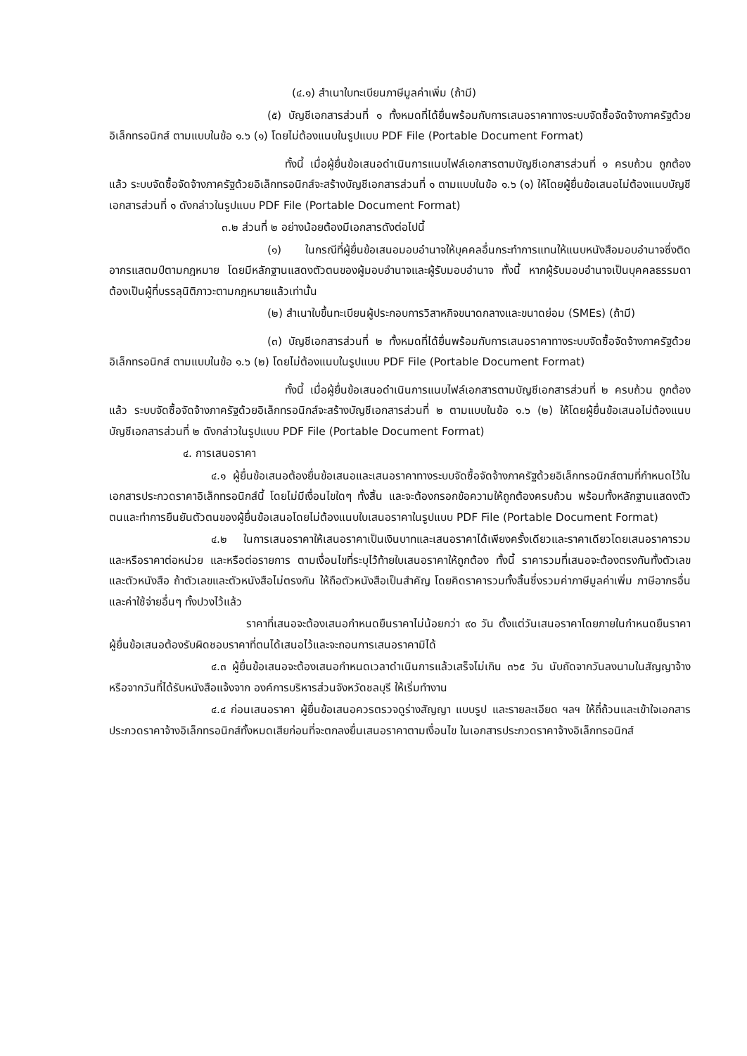(๔.๑) สำเนาใบทะเบียนภาษีมูลค่าเพิ่ม (ถ้ามี)
(๕) บัญชีเอกสารส่วนที่ ๑ ทั้งหมดที่ได้ยื่นพร้อมกับการเสนอราคาทางระบบจัดซื้อจัดจ้างภาครัฐด้วยอิเล็กทรอนิกส์ ตามแบบในข้อ ๑.๖ (๑) โดยไม่ต้องแนบในรูปแบบ PDF File (Portable Document Format)
ทั้งนี้ เมื่อผู้ยื่นข้อเสนอดำเนินการแนบไฟล์เอกสารตามบัญชีเอกสารส่วนที่ ๑ ครบถ้วน ถูกต้องแล้ว ระบบจัดซื้อจัดจ้างภาครัฐด้วยอิเล็กทรอนิกส์จะสร้างบัญชีเอกสารส่วนที่ ๑ ตามแบบในข้อ ๑.๖ (๑) ให้โดยผู้ยื่นข้อเสนอไม่ต้องแนบบัญชีเอกสารส่วนที่ ๑ ดังกล่าวในรูปแบบ PDF File (Portable Document Format)
๓.๒ ส่วนที่ ๒ อย่างน้อยต้องมีเอกสารดังต่อไปนี้
(๑) ในกรณีที่ผู้ยื่นข้อเสนอมอบอำนาจให้บุคคลอื่นกระทำการแทนให้แนบหนังสือมอบอำนาจซึ่งติดอากรแสตมป์ตามกฎหมาย โดยมีหลักฐานแสดงตัวตนของผู้มอบอำนาจและผู้รับมอบอำนาจ ทั้งนี้ หากผู้รับมอบอำนาจเป็นบุคคลธรรมดาต้องเป็นผู้ที่บรรลุนิติภาวะตามกฎหมายแล้วเท่านั้น
(๒) สำเนาใบขึ้นทะเบียนผู้ประกอบการวิสาหกิจขนาดกลางและขนาดย่อม (SMEs) (ถ้ามี)
(๓) บัญชีเอกสารส่วนที่ ๒ ทั้งหมดที่ได้ยื่นพร้อมกับการเสนอราคาทางระบบจัดซื้อจัดจ้างภาครัฐด้วยอิเล็กทรอนิกส์ ตามแบบในข้อ ๑.๖ (๒) โดยไม่ต้องแนบในรูปแบบ PDF File (Portable Document Format)
ทั้งนี้ เมื่อผู้ยื่นข้อเสนอดำเนินการแนบไฟล์เอกสารตามบัญชีเอกสารส่วนที่ ๒ ครบถ้วน ถูกต้องแล้ว ระบบจัดซื้อจัดจ้างภาครัฐด้วยอิเล็กทรอนิกส์จะสร้างบัญชีเอกสารส่วนที่ ๒ ตามแบบในข้อ ๑.๖ (๒) ให้โดยผู้ยื่นข้อเสนอไม่ต้องแนบบัญชีเอกสารส่วนที่ ๒ ดังกล่าวในรูปแบบ PDF File (Portable Document Format)
๔. การเสนอราคา
๔.๑ ผู้ยื่นข้อเสนอต้องยื่นข้อเสนอและเสนอราคาทางระบบจัดซื้อจัดจ้างภาครัฐด้วยอิเล็กทรอนิกส์ตามที่กำหนดไว้ในเอกสารประกวดราคาอิเล็กทรอนิกส์นี้ โดยไม่มีเงื่อนไขใดๆ ทั้งสิ้น และจะต้องกรอกข้อความให้ถูกต้องครบถ้วน พร้อมทั้งหลักฐานแสดงตัวตนและทำการยืนยันตัวตนของผู้ยื่นข้อเสนอโดยไม่ต้องแนบใบเสนอราคาในรูปแบบ PDF File (Portable Document Format)
๔.๒ ในการเสนอราคาให้เสนอราคาเป็นเงินบาทและเสนอราคาได้เพียงครั้งเดียวและราคาเดียวโดยเสนอราคารวม และหรือราคาต่อหน่วย และหรือต่อรายการ ตามเงื่อนไขที่ระบุไว้ท้ายใบเสนอราคาให้ถูกต้อง ทั้งนี้ ราคารวมที่เสนอจะต้องตรงกันทั้งตัวเลขและตัวหนังสือ ถ้าตัวเลขและตัวหนังสือไม่ตรงกัน ให้ถือตัวหนังสือเป็นสำคัญ โดยคิดราคารวมทั้งสิ้นซึ่งรวมค่าภาษีมูลค่าเพิ่ม ภาษีอากรอื่น และค่าใช้จ่ายอื่นๆ ทั้งปวงไว้แล้ว
ราคาที่เสนอจะต้องเสนอกำหนดยืนราคาไม่น้อยกว่า ๙๐ วัน ตั้งแต่วันเสนอราคาโดยภายในกำหนดยืนราคา ผู้ยื่นข้อเสนอต้องรับผิดชอบราคาที่ตนได้เสนอไว้และจะถอนการเสนอราคามิได้
๔.๓ ผู้ยื่นข้อเสนอจะต้องเสนอกำหนดเวลาดำเนินการแล้วเสร็จไม่เกิน ๓๖๕ วัน นับถัดจากวันลงนามในสัญญาจ้างหรือจากวันที่ได้รับหนังสือแจ้งจาก องค์การบริหารส่วนจังหวัดชลบุรี ให้เริ่มทำงาน
๔.๔ ก่อนเสนอราคา ผู้ยื่นข้อเสนอควรตรวจดูร่างสัญญา แบบรูป และรายละเอียด ฯลฯ ให้ถี่ถ้วนและเข้าใจเอกสารประกวดราคาจ้างอิเล็กทรอนิกส์ทั้งหมดเสียก่อนที่จะตกลงยื่นเสนอราคาตามเงื่อนไข ในเอกสารประกวดราคาจ้างอิเล็กทรอนิกส์